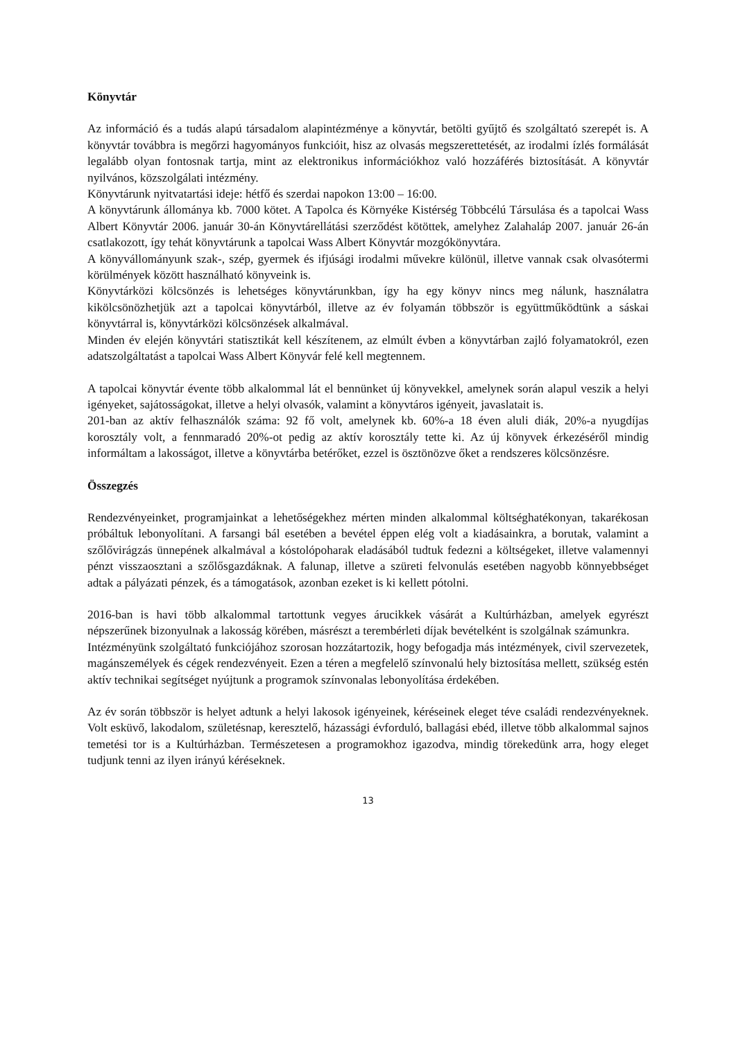Könyvtár
Az információ és a tudás alapú társadalom alapintézménye a könyvtár, betölti gyűjtő és szolgáltató szerepét is. A könyvtár továbbra is megőrzi hagyományos funkcióit, hisz az olvasás megszerettetését, az irodalmi ízlés formálását legalább olyan fontosnak tartja, mint az elektronikus információkhoz való hozzáférés biztosítását. A könyvtár nyilvános, közszolgálati intézmény.
Könyvtárunk nyitvatartási ideje: hétfő és szerdai napokon 13:00 – 16:00.
A könyvtárunk állománya kb. 7000 kötet. A Tapolca és Környéke Kistérség Többcélú Társulása és a tapolcai Wass Albert Könyvtár 2006. január 30-án Könyvtárellátási szerződést kötöttek, amelyhez Zalahaláp 2007. január 26-án csatlakozott, így tehát könyvtárunk a tapolcai Wass Albert Könyvtár mozgókönyvtára.
A könyvállományunk szak-, szép, gyermek és ifjúsági irodalmi művekre különül, illetve vannak csak olvasótermi körülmények között használható könyveink is.
Könyvtárközi kölcsönzés is lehetséges könyvtárunkban, így ha egy könyv nincs meg nálunk, használatra kikölcsönözhetjük azt a tapolcai könyvtárból, illetve az év folyamán többször is együttműködtünk a sáskai könyvtárral is, könyvtárközi kölcsönzések alkalmával.
Minden év elején könyvtári statisztikát kell készítenem, az elmúlt évben a könyvtárban zajló folyamatokról, ezen adatszolgáltatást a tapolcai Wass Albert Könyvár felé kell megtennem.
A tapolcai könyvtár évente több alkalommal lát el bennünket új könyvekkel, amelynek során alapul veszik a helyi igényeket, sajátosságokat, illetve a helyi olvasók, valamint a könyvtáros igényeit, javaslatait is.
201-ban az aktív felhasználók száma: 92 fő volt, amelynek kb. 60%-a 18 éven aluli diák, 20%-a nyugdíjas korosztály volt, a fennmaradó 20%-ot pedig az aktív korosztály tette ki. Az új könyvek érkezéséről mindig informáltam a lakosságot, illetve a könyvtárba betérőket, ezzel is ösztönözve őket a rendszeres kölcsönzésre.
Összegzés
Rendezvényeinket, programjainkat a lehetőségekhez mérten minden alkalommal költséghatékonyan, takarékosan próbáltuk lebonyolítani. A farsangi bál esetében a bevétel éppen elég volt a kiadásainkra, a borutak, valamint a szőlővirágzás ünnepének alkalmával a kóstolópoharak eladásából tudtuk fedezni a költségeket, illetve valamennyi pénzt visszaosztani a szőlősgazdáknak. A falunap, illetve a szüreti felvonulás esetében nagyobb könnyebbséget adtak a pályázati pénzek, és a támogatások, azonban ezeket is ki kellett pótolni.
2016-ban is havi több alkalommal tartottunk vegyes árucikkek vásárát a Kultúrházban, amelyek egyrészt népszerűnek bizonyulnak a lakosság körében, másrészt a terembérleti díjak bevételként is szolgálnak számunkra.
Intézményünk szolgáltató funkciójához szorosan hozzátartozik, hogy befogadja más intézmények, civil szervezetek, magánszemélyek és cégek rendezvényeit. Ezen a téren a megfelelő színvonalú hely biztosítása mellett, szükség estén aktív technikai segítséget nyújtunk a programok színvonalas lebonyolítása érdekében.
Az év során többször is helyet adtunk a helyi lakosok igényeinek, kéréseinek eleget téve családi rendezvényeknek. Volt esküvő, lakodalom, születésnap, keresztelő, házassági évforduló, ballagási ebéd, illetve több alkalommal sajnos temetési tor is a Kultúrházban. Természetesen a programokhoz igazodva, mindig törekedünk arra, hogy eleget tudjunk tenni az ilyen irányú kéréseknek.
13